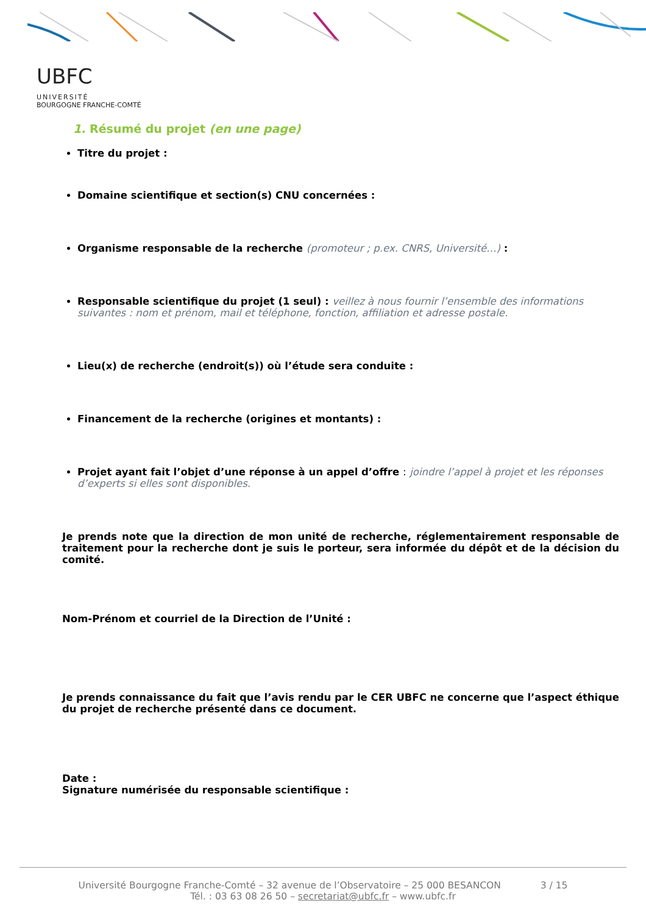UBFC
UNIVERSITÉ
BOURGOGNE FRANCHE-COMTÉ
1. Résumé du projet (en une page)
Titre du projet :
Domaine scientifique et section(s) CNU concernées :
Organisme responsable de la recherche (promoteur ; p.ex. CNRS, Université…) :
Responsable scientifique du projet (1 seul) : veillez à nous fournir l’ensemble des informations suivantes : nom et prénom, mail et téléphone, fonction, affiliation et adresse postale.
Lieu(x) de recherche (endroit(s)) où l’étude sera conduite :
Financement de la recherche (origines et montants) :
Projet ayant fait l’objet d’une réponse à un appel d’offre : joindre l’appel à projet et les réponses d’experts si elles sont disponibles.
Je prends note que la direction de mon unité de recherche, réglementairement responsable de traitement pour la recherche dont je suis le porteur, sera informée du dépôt et de la décision du comité.
Nom-Prénom et courriel de la Direction de l’Unité :
Je prends connaissance du fait que l’avis rendu par le CER UBFC ne concerne que l’aspect éthique du projet de recherche présenté dans ce document.
Date :
Signature numérisée du responsable scientifique :
Université Bourgogne Franche-Comté – 32 avenue de l’Observatoire – 25 000 BESANCON 3 / 15
Tél. : 03 63 08 26 50 – secretariat@ubfc.fr – www.ubfc.fr